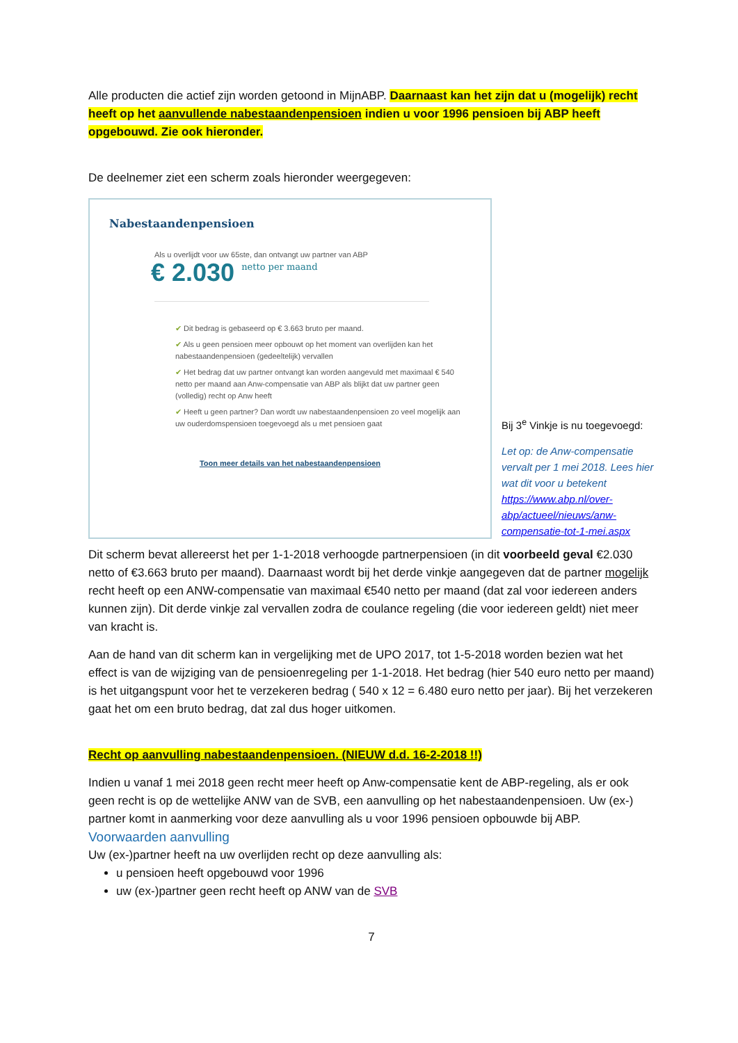Alle producten die actief zijn worden getoond in MijnABP. Daarnaast kan het zijn dat u (mogelijk) recht heeft op het aanvullende nabestaandenpensioen indien u voor 1996 pensioen bij ABP heeft opgebouwd. Zie ook hieronder.
De deelnemer ziet een scherm zoals hieronder weergegeven:
Nabestaandenpensioen
Als u overlijdt voor uw 65ste, dan ontvangt uw partner van ABP
€ 2.030 netto per maand
✔ Dit bedrag is gebaseerd op € 3.663 bruto per maand.
✔ Als u geen pensioen meer opbouwt op het moment van overlijden kan het nabestaandenpensioen (gedeeltelijk) vervallen
✔ Het bedrag dat uw partner ontvangt kan worden aangevuld met maximaal € 540 netto per maand aan Anw-compensatie van ABP als blijkt dat uw partner geen (volledig) recht op Anw heeft
✔ Heeft u geen partner? Dan wordt uw nabestaandenpensioen zo veel mogelijk aan uw ouderdomspensioen toegevoegd als u met pensioen gaat
Toon meer details van het nabestaandenpensioen
Bij 3<sup>e</sup> Vinkje is nu toegevoegd:
Let op: de Anw-compensatie vervalt per 1 mei 2018. Lees hier wat dit voor u betekent https://www.abp.nl/over-abp/actueel/nieuws/anw-compensatie-tot-1-mei.aspx
Dit scherm bevat allereerst het per 1-1-2018 verhoogde partnerpensioen (in dit voorbeeld geval €2.030 netto of €3.663 bruto per maand). Daarnaast wordt bij het derde vinkje aangegeven dat de partner mogelijk recht heeft op een ANW-compensatie van maximaal €540 netto per maand (dat zal voor iedereen anders kunnen zijn). Dit derde vinkje zal vervallen zodra de coulance regeling (die voor iedereen geldt) niet meer van kracht is.
Aan de hand van dit scherm kan in vergelijking met de UPO 2017, tot 1-5-2018 worden bezien wat het effect is van de wijziging van de pensioenregeling per 1-1-2018. Het bedrag (hier 540 euro netto per maand) is het uitgangspunt voor het te verzekeren bedrag ( 540 x 12 = 6.480 euro netto per jaar). Bij het verzekeren gaat het om een bruto bedrag, dat zal dus hoger uitkomen.
Recht op aanvulling nabestaandenpensioen. (NIEUW d.d. 16-2-2018 !!)
Indien u vanaf 1 mei 2018 geen recht meer heeft op Anw-compensatie kent de ABP-regeling, als er ook geen recht is op de wettelijke ANW van de SVB, een aanvulling op het nabestaandenpensioen. Uw (ex-) partner komt in aanmerking voor deze aanvulling als u voor 1996 pensioen opbouwde bij ABP.
Voorwaarden aanvulling
Uw (ex-)partner heeft na uw overlijden recht op deze aanvulling als:
u pensioen heeft opgebouwd voor 1996
uw (ex-)partner geen recht heeft op ANW van de SVB
7